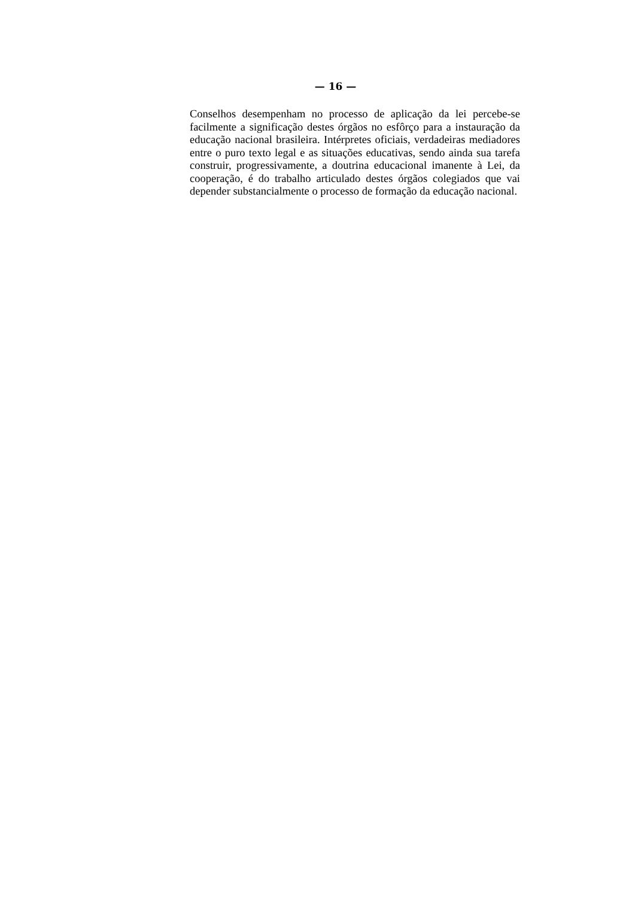— 16 —
Conselhos desempenham no processo de aplicação da lei percebe-se facilmente a significação destes órgãos no esfôrço para a instauração da educação nacional brasileira. Intérpretes oficiais, verdadeiras mediadores entre o puro texto legal e as situações educativas, sendo ainda sua tarefa construir, progressivamente, a doutrina educacional imanente à Lei, da cooperação, é do trabalho articulado destes órgãos colegiados que vai depender substancialmente o processo de formação da educação nacional.